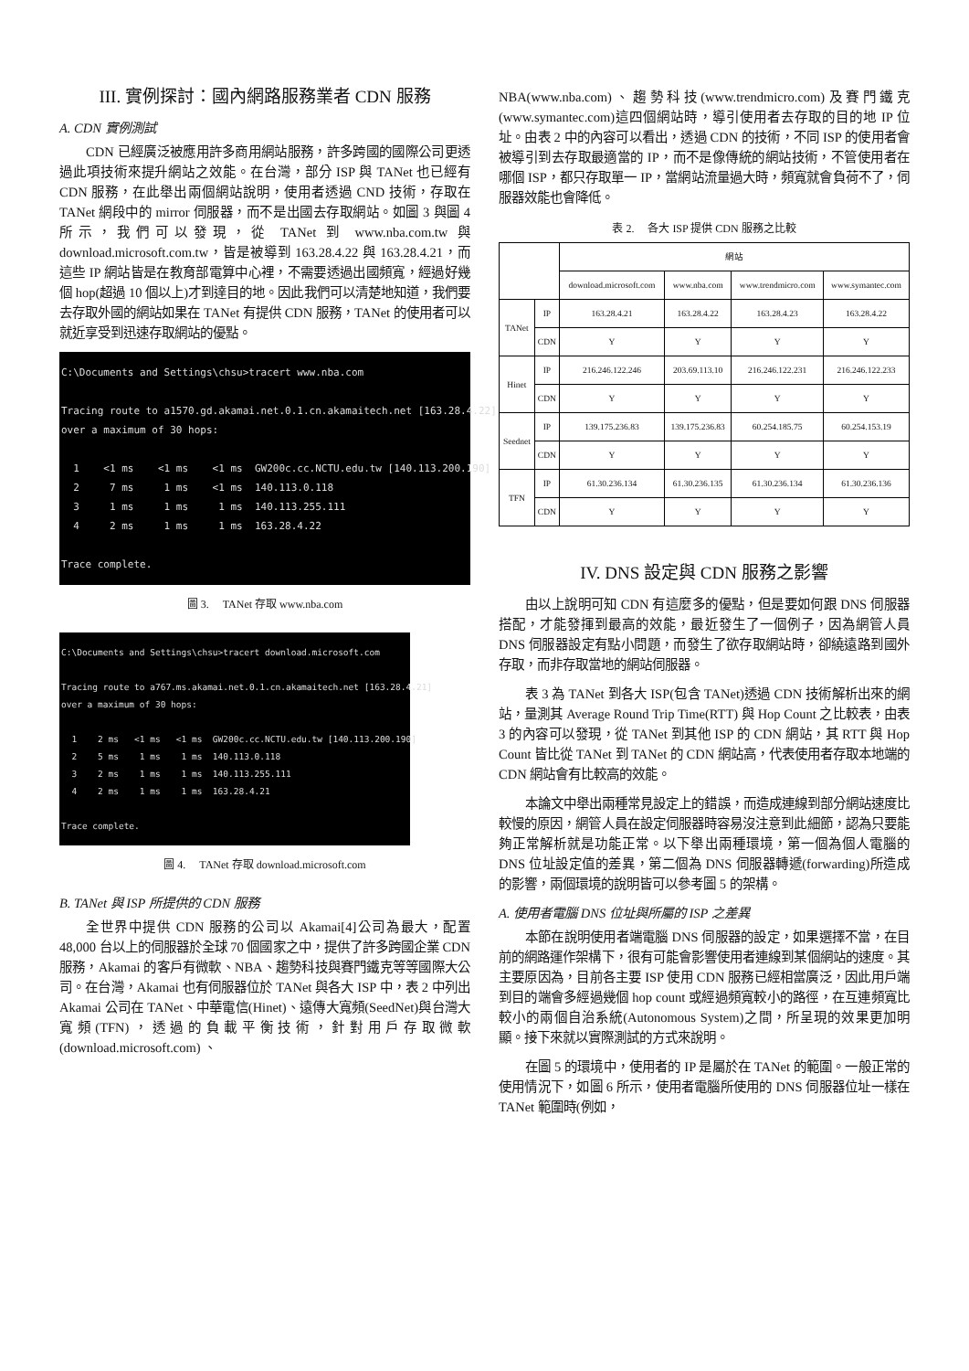III. 實例探討：國內網路服務業者 CDN 服務
A. CDN 實例測試
CDN 已經廣泛被應用許多商用網站服務，許多跨國的國際公司更透過此項技術來提升網站之效能。在台灣，部分 ISP 與 TANet 也已經有 CDN 服務，在此舉出兩個網站說明，使用者透過 CND 技術，存取在 TANet 網段中的 mirror 伺服器，而不是出國去存取網站。如圖 3 與圖 4 所示，我們可以發現，從 TANet 到 www.nba.com.tw 與 download.microsoft.com.tw，皆是被導到 163.28.4.22 與 163.28.4.21，而這些 IP 網站皆是在教育部電算中心裡，不需要透過出國頻寬，經過好幾個 hop(超過 10 個以上)才到達目的地。因此我們可以清楚地知道，我們要去存取外國的網站如果在 TANet 有提供 CDN 服務，TANet 的使用者可以就近享受到迅速存取網站的優點。
C:\Documents and Settings\chsu>tracert www.nba.com Tracing route to a1570.gd.akamai.net.0.1.cn.akamaitech.net [163.28.4.22] over a maximum of 30 hops: 1 <1 ms <1 ms <1 ms GW200c.cc.NCTU.edu.tw [140.113.200.190] 2 7 ms 1 ms <1 ms 140.113.0.118 3 1 ms 1 ms 1 ms 140.113.255.111 4 2 ms 1 ms 1 ms 163.28.4.22 Trace complete.
圖 3. TANet 存取 www.nba.com
C:\Documents and Settings\chsu>tracert download.microsoft.com Tracing route to a767.ms.akamai.net.0.1.cn.akamaitech.net [163.28.4.21] over a maximum of 30 hops: 1 2 ms <1 ms <1 ms GW200c.cc.NCTU.edu.tw [140.113.200.190] 2 5 ms 1 ms 1 ms 140.113.0.118 3 2 ms 1 ms 1 ms 140.113.255.111 4 2 ms 1 ms 1 ms 163.28.4.21 Trace complete.
圖 4. TANet 存取 download.microsoft.com
B. TANet 與 ISP 所提供的 CDN 服務
全世界中提供 CDN 服務的公司以 Akamai[4]公司為最大，配置 48,000 台以上的伺服器於全球 70 個國家之中，提供了許多跨國企業 CDN 服務，Akamai 的客戶有微軟、NBA、趨勢科技與賽門鐵克等等國際大公司。在台灣，Akamai 也有伺服器位於 TANet 與各大 ISP 中，表 2 中列出 Akamai 公司在 TANet、中華電信(Hinet)、遠傳大寬頻(SeedNet)與台灣大寬頻(TFN)，透過的負載平衡技術，針對用戶存取微軟 (download.microsoft.com) 、
NBA(www.nba.com)、趨勢科技(www.trendmicro.com)及賽門鐵克(www.symantec.com)這四個網站時，導引使用者去存取的目的地 IP 位址。由表 2 中的內容可以看出，透過 CDN 的技術，不同 ISP 的使用者會被導引到去存取最適當的 IP，而不是像傳統的網站技術，不管使用者在哪個 ISP，都只存取單一 IP，當網站流量過大時，頻寬就會負荷不了，伺服器效能也會降低。
表 2. 各大 ISP 提供 CDN 服務之比較
| | | 網站 | | | |
| --- | --- | --- | --- | --- | --- |
| | | download.microsoft.com | www.nba.com | www.trendmicro.com | www.symantec.com |
| TANet | IP | 163.28.4.21 | 163.28.4.22 | 163.28.4.23 | 163.28.4.22 |
| | CDN | Y | Y | Y | Y |
| Hinet | IP | 216.246.122.246 | 203.69.113.10 | 216.246.122.231 | 216.246.122.233 |
| | CDN | Y | Y | Y | Y |
| Seednet | IP | 139.175.236.83 | 139.175.236.83 | 60.254.185.75 | 60.254.153.19 |
| | CDN | Y | Y | Y | Y |
| TFN | IP | 61.30.236.134 | 61.30.236.135 | 61.30.236.134 | 61.30.236.136 |
| | CDN | Y | Y | Y | Y |
IV. DNS 設定與 CDN 服務之影響
由以上說明可知 CDN 有這麼多的優點，但是要如何跟 DNS 伺服器搭配，才能發揮到最高的效能，最近發生了一個例子，因為網管人員 DNS 伺服器設定有點小問題，而發生了欲存取網站時，卻繞遠路到國外存取，而非存取當地的網站伺服器。
表 3 為 TANet 到各大 ISP(包含 TANet)透過 CDN 技術解析出來的網站，量測其 Average Round Trip Time(RTT) 與 Hop Count 之比較表，由表 3 的內容可以發現，從 TANet 到其他 ISP 的 CDN 網站，其 RTT 與 Hop Count 皆比從 TANet 到 TANet 的 CDN 網站高，代表使用者存取本地端的 CDN 網站會有比較高的效能。
本論文中舉出兩種常見設定上的錯誤，而造成連線到部分網站速度比較慢的原因，網管人員在設定伺服器時容易沒注意到此細節，認為只要能夠正常解析就是功能正常。以下舉出兩種環境，第一個為個人電腦的 DNS 位址設定值的差異，第二個為 DNS 伺服器轉遞(forwarding)所造成的影響，兩個環境的說明皆可以參考圖 5 的架構。
A. 使用者電腦 DNS 位址與所屬的 ISP 之差異
本節在說明使用者端電腦 DNS 伺服器的設定，如果選擇不當，在目前的網路運作架構下，很有可能會影響使用者連線到某個網站的速度。其主要原因為，目前各主要 ISP 使用 CDN 服務已經相當廣泛，因此用戶端到目的端會多經過幾個 hop count 或經過頻寬較小的路徑，在互連頻寬比較小的兩個自治系統(Autonomous System)之間，所呈現的效果更加明顯。接下來就以實際測試的方式來說明。
在圖 5 的環境中，使用者的 IP 是屬於在 TANet 的範圍。一般正常的使用情況下，如圖 6 所示，使用者電腦所使用的 DNS 伺服器位址一樣在 TANet 範圍時(例如，